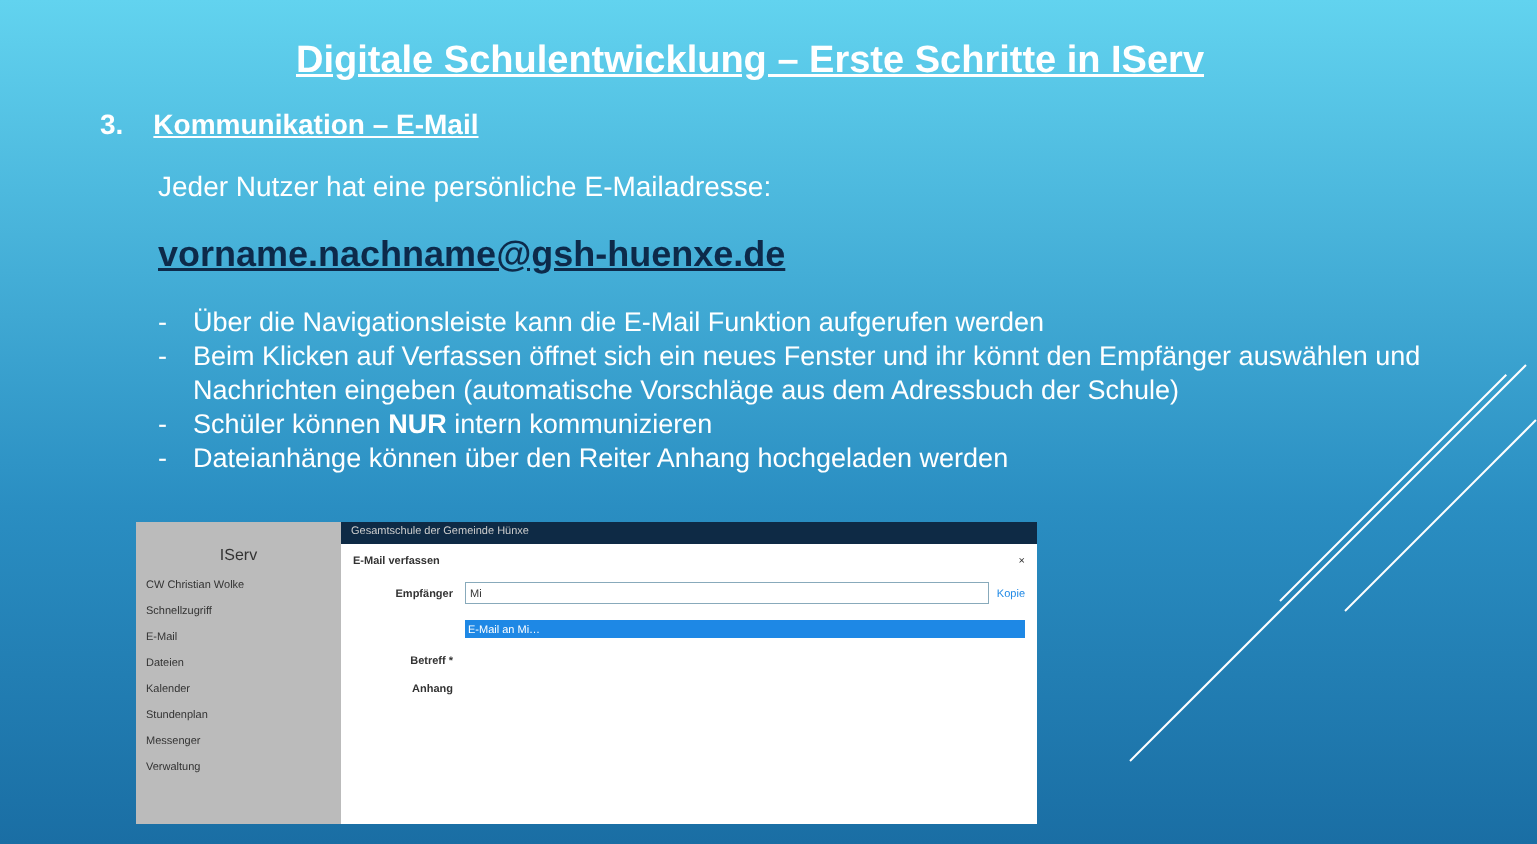Digitale Schulentwicklung – Erste Schritte in IServ
3. Kommunikation – E-Mail
Jeder Nutzer hat eine persönliche E-Mailadresse:
vorname.nachname@gsh-huenxe.de
- Über die Navigationsleiste kann die E-Mail Funktion aufgerufen werden
- Beim Klicken auf Verfassen öffnet sich ein neues Fenster und ihr könnt den Empfänger auswählen und Nachrichten eingeben (automatische Vorschläge aus dem Adressbuch der Schule)
- Schüler können NUR intern kommunizieren
- Dateianhänge können über den Reiter Anhang hochgeladen werden
IServ
CW Christian Wolke
Schnellzugriff
E-Mail
Dateien
Kalender
Stundenplan
Messenger
Verwaltung
Gesamtschule der Gemeinde Hünxe
E-Mail verfassen ×
Empfänger
Mi
Kopie
E-Mail an Mi…
Betreff *
Anhang